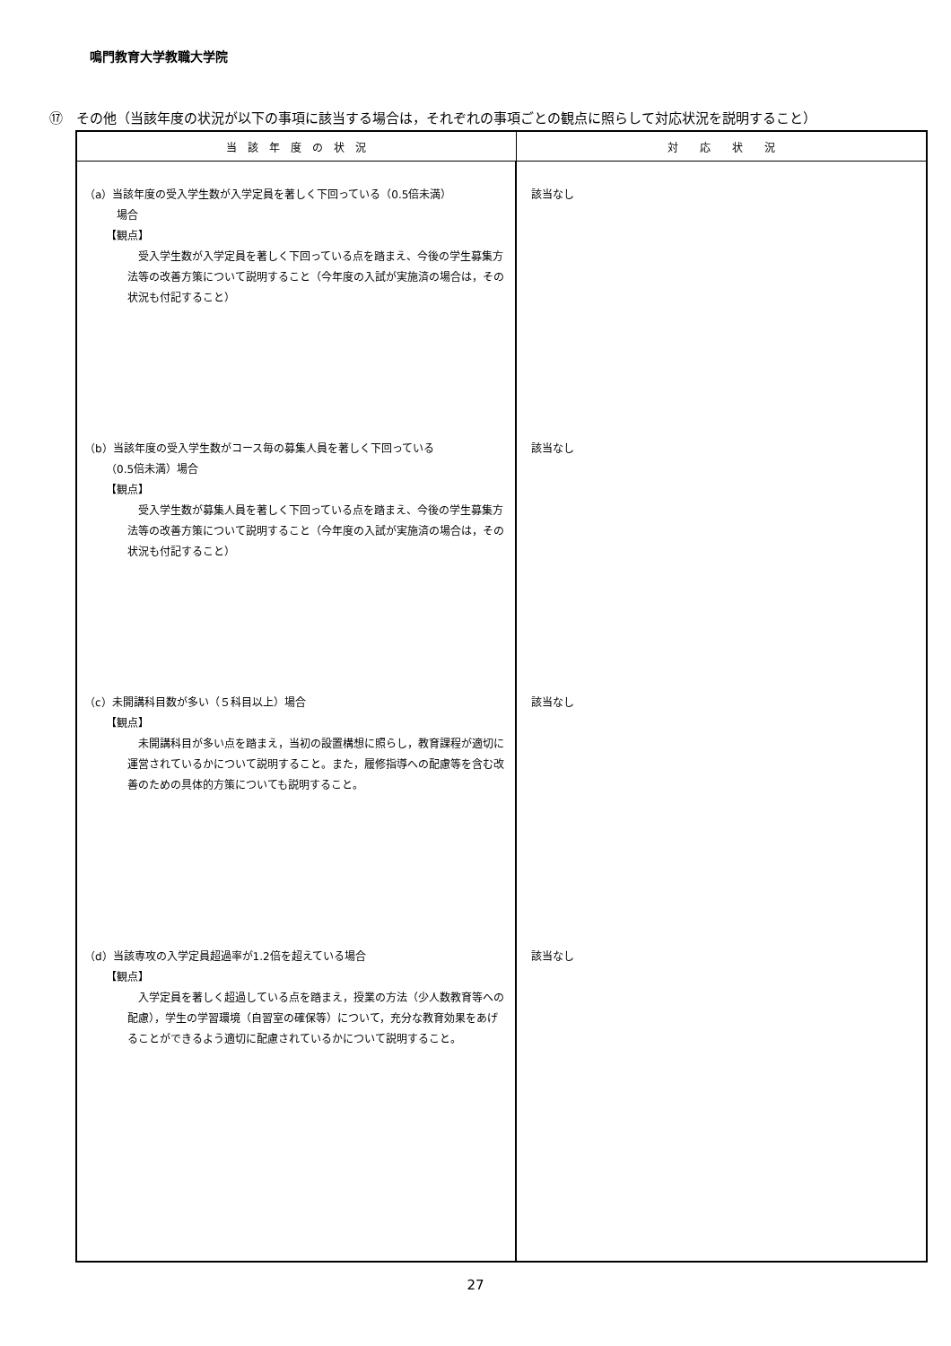鳴門教育大学教職大学院
⑰　その他（当該年度の状況が以下の事項に該当する場合は，それぞれの事項ごとの観点に照らして対応状況を説明すること）
| 当 該 年 度 の 状 況 | 対 応 状 況 |
| --- | --- |
| （a）当該年度の受入学生数が入学定員を著しく下回っている（0.5倍未満） 場合 【観点】 受入学生数が入学定員を著しく下回っている点を踏まえ、今後の学生募集方法等の改善方策について説明すること（今年度の入試が実施済の場合は，その状況も付記すること） （b）当該年度の受入学生数がコース毎の募集人員を著しく下回っている （0.5倍未満）場合 【観点】 受入学生数が募集人員を著しく下回っている点を踏まえ、今後の学生募集方法等の改善方策について説明すること（今年度の入試が実施済の場合は，その状況も付記すること） （c）未開講科目数が多い（５科目以上）場合 【観点】 未開講科目が多い点を踏まえ，当初の設置構想に照らし，教育課程が適切に運営されているかについて説明すること。また，履修指導への配慮等を含む改善のための具体的方策についても説明すること。 （d）当該専攻の入学定員超過率が1.2倍を超えている場合 【観点】 入学定員を著しく超過している点を踏まえ，授業の方法（少人数教育等への配慮），学生の学習環境（自習室の確保等）について，充分な教育効果をあげることができるよう適切に配慮されているかについて説明すること。 | 該当なし 該当なし 該当なし 該当なし |
27